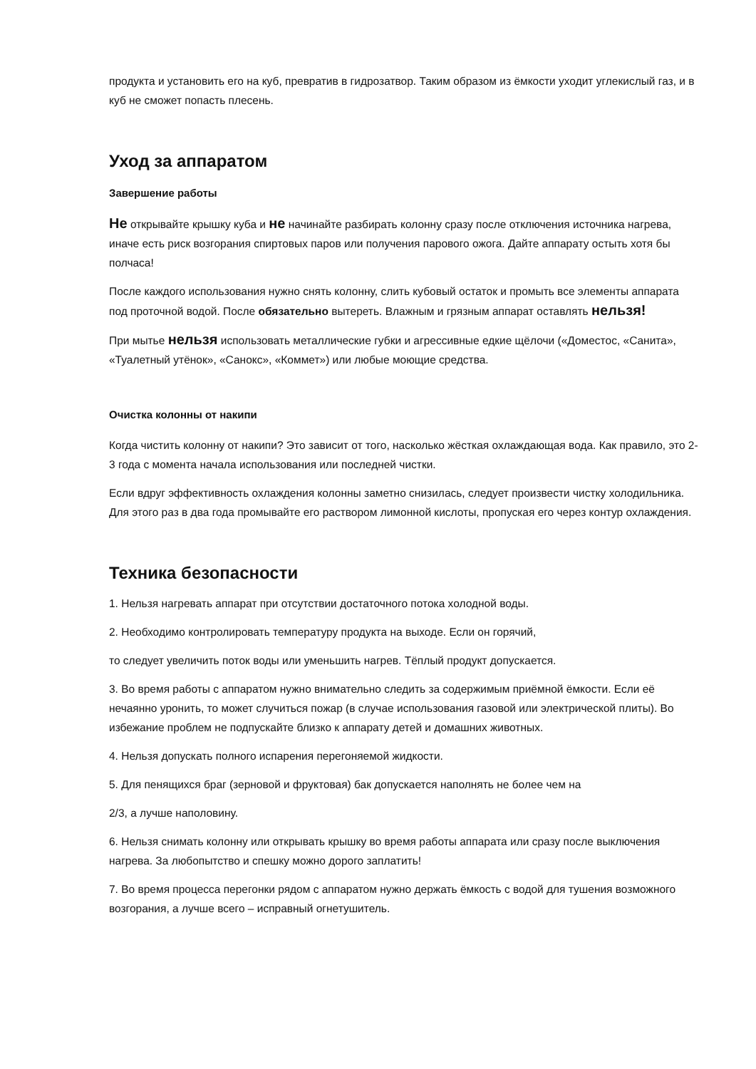продукта и установить его на куб, превратив в гидрозатвор. Таким образом из ёмкости уходит углекислый газ, и в куб не сможет попасть плесень.
Уход за аппаратом
Завершение работы
Не открывайте крышку куба и не начинайте разбирать колонну сразу после отключения источника нагрева, иначе есть риск возгорания спиртовых паров или получения парового ожога. Дайте аппарату остыть хотя бы полчаса!
После каждого использования нужно снять колонну, слить кубовый остаток и промыть все элементы аппарата под проточной водой. После обязательно вытереть. Влажным и грязным аппарат оставлять нельзя!
При мытье нельзя использовать металлические губки и агрессивные едкие щёлочи («Доместос, «Санита», «Туалетный утёнок», «Санокс», «Коммет») или любые моющие средства.
Очистка колонны от накипи
Когда чистить колонну от накипи? Это зависит от того, насколько жёсткая охлаждающая вода. Как правило, это 2-3 года с момента начала использования или последней чистки.
Если вдруг эффективность охлаждения колонны заметно снизилась, следует произвести чистку холодильника. Для этого раз в два года промывайте его раствором лимонной кислоты, пропуская его через контур охлаждения.
Техника безопасности
1. Нельзя нагревать аппарат при отсутствии достаточного потока холодной воды.
2. Необходимо контролировать температуру продукта на выходе. Если он горячий,
то следует увеличить поток воды или уменьшить нагрев. Тёплый продукт допускается.
3. Во время работы с аппаратом нужно внимательно следить за содержимым приёмной ёмкости. Если её нечаянно уронить, то может случиться пожар (в случае использования газовой или электрической плиты). Во избежание проблем не подпускайте близко к аппарату детей и домашних животных.
4. Нельзя допускать полного испарения перегоняемой жидкости.
5. Для пенящихся браг (зерновой и фруктовая) бак допускается наполнять не более чем на
2/3, а лучше наполовину.
6. Нельзя снимать колонну или открывать крышку во время работы аппарата или сразу после выключения нагрева. За любопытство и спешку можно дорого заплатить!
7. Во время процесса перегонки рядом с аппаратом нужно держать ёмкость с водой для тушения возможного возгорания, а лучше всего – исправный огнетушитель.